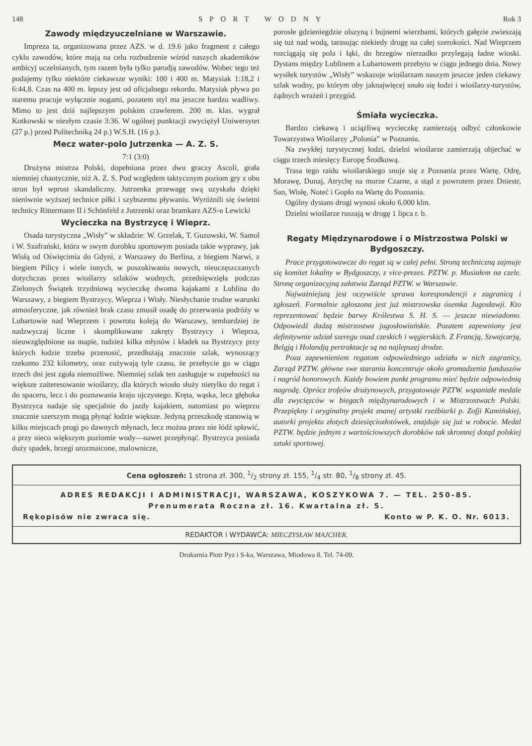148 SPORT WODNY Rok 3
Zawody międzyuczelniane w Warszawie.
Impreza ta, organizowana przez AZS. w d. 19.6 jako fragment z całego cyklu zawodów, które mają na celu rozbudzenie wśród naszych akademików ambicyj uczelnianych, tym razem była tylko parodją zawodów. Wobec tego też podajemy tylko niektóre ciekawsze wyniki: 100 i 400 m. Matysiak 1:18,2 i 6:44,8. Czas na 400 m. lepszy jest od oficjalnego rekordu. Matysiak pływa po staremu pracuje wyłącznie nogami, pozatem styl ma jeszcze bardzo wadliwy. Mimo to jest dziś najlepszym polskim crawlerem. 200 m. klas. wygrał Kotkowski w niezłym czasie 3:36. W ogólnej punktacji zwyciężył Uniwersytet (27 p.) przed Politechniką 24 p.) W.S.H. (16 p.).
Mecz water-polo Jutrzenka — A. Z. S.
7:1 (3:0)
Drużyna mistrza Polski, dopełniona przez dwu graczy Ascoli, grała niemniej chaotycznie, niż A. Z. S. Pod względem taktycznym poziom gry z obu stron był wprost skandaliczny. Jutrzenka przewagę swą uzyskała dzięki nierównie wyższej technice piłki i szybszemu pływaniu. Wyróżnili się świetni technicy Rittermann II i Schönfeld z Jutrzenki oraz bramkarz AZS-u Lewicki
Wycieczka na Bystrzycę i Wieprz.
Osada turystyczna „Wisły” w składzie: W. Grzelak, T. Guzowski, W. Samol i W. Szafrański, która w swym dorobku sportowym posiada takie wyprawy, jak Wisłą od Oświęcimia do Gdyni, z Warszawy do Berlina, z biegiem Narwi, z biegiem Pilicy i wiele innych, w poszukiwaniu nowych, nieuczęszczanych dotychczas przez wioślarzy szlaków wodnych, przedsięwzięła podczas Zielonych Świątek trzydniową wycieczkę dwoma kajakami z Lublina do Warszawy, z biegiem Bystrzycy, Wieprza i Wisły. Niesłychanie trudne warunki atmosferyczne, jak również brak czasu zmusił osadę do przerwania podróży w Lubartowie nad Wieprzem i powrotu koleją do Warszawy, tembardziej że nadzwyczaj liczne i skomplikowane zakręty Bystrzycy i Wieprza, nieuwzględnione na mapie, tudzież kilka młynów i kładek na Bystrzycy przy których łodzie trzeba przenosić, przedłużają znacznie szlak, wynoszący rzekomo 232 kilometry, oraz zużywają tyle czasu, że przebycie go w ciągu trzech dni jest zgoła niemożliwe. Niemniej szlak ten zasługuje w zupełności na większe zaiteresowanie wioślarzy, dla których wiosło służy nietylko do regat i do spaceru, lecz i do poznawania kraju ojczystego. Kręta, wąska, lecz głęboka Bystrzyca nadaje się specjalnie do jazdy kajakiem, natomiast po wieprzu znacznie szerszym mogą płynąć łodzie większe. Jedyną przeszkodę stanowią w kilku miejscach progi po dawnych młynach, lecz można przez nie łódź spławić, a przy nieco większym poziomie wody—nawet przepłynąć. Bystrzyca posiada duży spadek, brzegi urozmaicone, malownicze,
porosłe gdzieniegdzie olszyną i bujnemi wierzbami, których gałęzie zwieszają się tuż nad wodą, tarasując niekiedy drogę na całej szerokości. Nad Wieprzem rozciągają się pola i łąki, do brzegów nierzadko przylegają ładne wioski. Dystans między Lublinem a Lubartowem przebyto w ciągu jednego dnia. Nowy wysiłek turystów „Wisły” wskazuje wioślarzam naszym jeszcze jeden ciekawy szlak wodny, po którym oby jaknajwięcej snuło się łodzi i wioślarzy-turystów, żądnych wrażeń i przygód.
Śmiała wycieczka.
Bardzo ciekawą i uciążliwą wycieczkę zamierzają odbyć członkowie Towarzystwa Wioślarzy „Polonia” w Poznaniu.
Na zwykłej turystycznej łodzi, dzielni wioślarze zamierzają objechać w ciągu trzech miesięcy Europę Środkową.
Trasa tego raidu wioślarskiego snuje się z Poznania przez Wartę. Odrę, Morawę, Dunaj, Atrychę na morze Czarne, a stąd z powrotem przez Dniestr, San, Wisłę, Noteć i Gopło na Wartę do Poznania.
Ogólny dystans drogi wynosi około 6.000 klm.
Dzielni wioślarze ruszają w drogę 1 lipca r. b.
Regaty Międzynarodowe i o Mistrzostwa Polski w Bydgoszczy.
Prace przygotowawcze do regat są w całej pełni. Stroną techniczną zajmuje się komitet lokalny w Bydgoszczy, z vice-prezes. PZTW. p. Musiałem na czele. Stronę organizacyjną załatwia Zarząd PZTW. w Warszawie.
Najważniejszą jest oczywiście sprawa korespondencji z zagranicą i zgłoszeń. Formalnie zgłoszona jest już mistrzowska ósemka Jugosławji. Kto reprezentować będzie barwy Królestwa S. H. S. — jeszcze niewiadomo. Odpowiedź dadzą mistrzostwa jugosłowiańskie. Pozatem zapewniony jest definitywnie udział szeregu osad czeskich i węgierskich. Z Francją, Szwajcarją, Belgją i Holandją pertraktacje są na najlepszej drodze.
Poza zapewnieniem regatom odpowiedniego udziału w nich zagranicy, Zarząd PZTW. główne swe starania koncentruje około gromadzenia funduszów i nagród honorowych. Każdy bowiem punkt programu mieć będzie odpowiednią nagrodę. Oprócz trofeów drużynowych, przygotowuje PZTW. wspaniałe medale dla zwycięzców w biegach międzynarodowych i w Mistrzostwach Polski. Przepiękny i oryginalny projekt znanej artystki rzeźbiarki p. Zofji Kamińskiej, autorki projektu złotych dziesięciozłotówek, znajduje się już w robocie. Medal PZTW. będzie jednym z wartościowszych dorobków tak skromnej dotąd polskiej sztuki sportowej.
Cena ogłoszeń: 1 strona zł. 300, 1/2 strony zł. 155, 1/4 str. 80, 1/8 strony zł. 45.
ADRES REDAKCJI I ADMINISTRACJI, WARSZAWA, KOSZYKOWA 7. — TEL. 250-85.
Prenumerata Roczna zł. 16. Kwartalna zł. 5.
Rękopisów nie zwraca się. Konto w P. K. O. Nr. 6013.
REDAKTOR i WYDAWCA: MIECZYSŁAW MAJCHER.
Drukarnia Piotr Pyz i S-ka, Warszawa, Miodowa 8. Tel. 74-09.